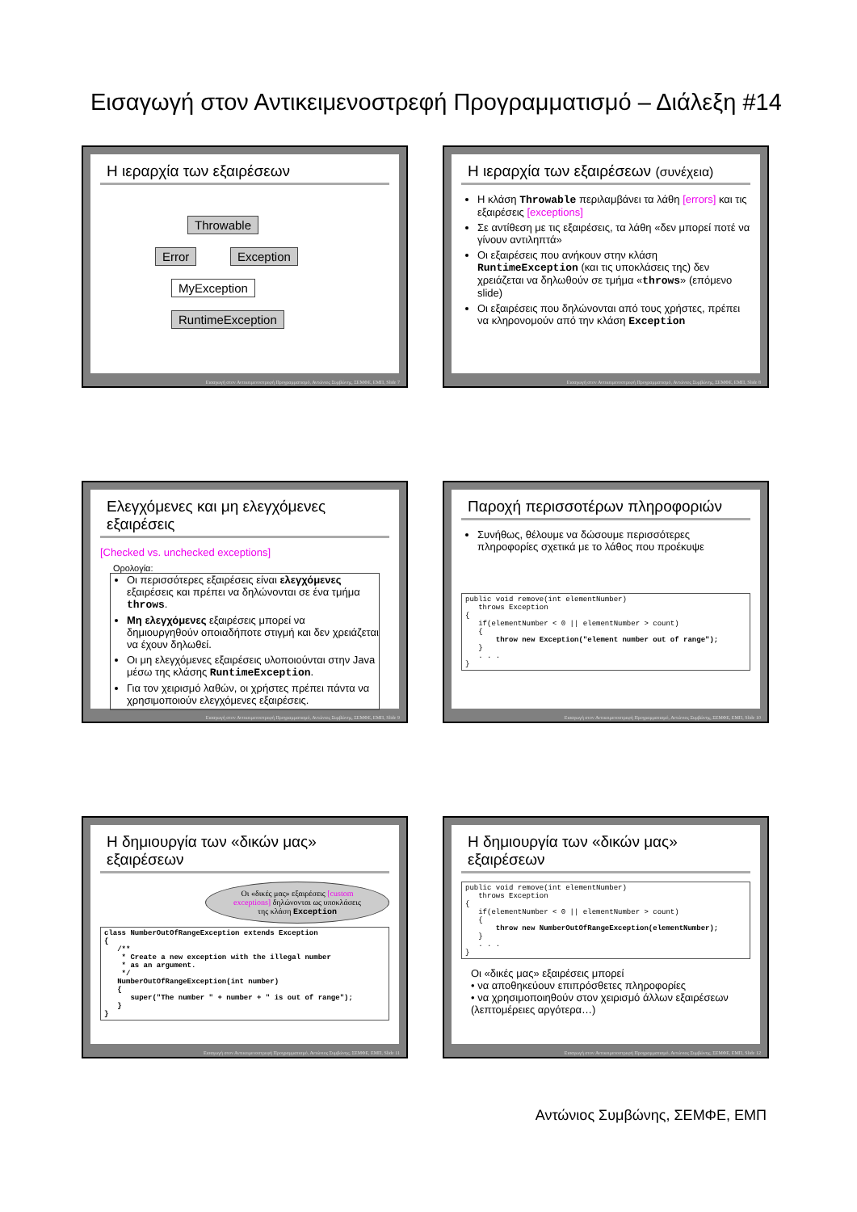Εισαγωγή στον Αντικειμενοστρεφή Προγραμματισμό – Διάλεξη #14
Η ιεραρχία των εξαιρέσεων
Throwable
Error Exception
MyException RuntimeException
Εισαγωγή στον Αντικειμενοστρεφή Προγραμματισμό, Αντώνιος Συμβώνης, ΣΕΜΦΕ, ΕΜΠ, Slide 7
Η ιεραρχία των εξαιρέσεων (συνέχεια)
Η κλάση Throwable περιλαμβάνει τα λάθη [errors] και τις εξαιρέσεις [exceptions]
Σε αντίθεση με τις εξαιρέσεις, τα λάθη «δεν μπορεί ποτέ να γίνουν αντιληπτά»
Οι εξαιρέσεις που ανήκουν στην κλάση RuntimeException (και τις υποκλάσεις της) δεν χρειάζεται να δηλωθούν σε τμήμα «throws» (επόμενο slide)
Οι εξαιρέσεις που δηλώνονται από τους χρήστες, πρέπει να κληρονομούν από την κλάση Exception
Εισαγωγή στον Αντικειμενοστρεφή Προγραμματισμό, Αντώνιος Συμβώνης, ΣΕΜΦΕ, ΕΜΠ, Slide 8
Ελεγχόμενες και μη ελεγχόμενες εξαιρέσεις
[Checked vs. unchecked exceptions]
Ορολογία:
Οι περισσότερες εξαιρέσεις είναι ελεγχόμενες εξαιρέσεις και πρέπει να δηλώνονται σε ένα τμήμα throws.
Μη ελεγχόμενες εξαιρέσεις μπορεί να δημιουργηθούν οποιαδήποτε στιγμή και δεν χρειάζεται να έχουν δηλωθεί.
Οι μη ελεγχόμενες εξαιρέσεις υλοποιούνται στην Java μέσω της κλάσης RuntimeException.
Για τον χειρισμό λαθών, οι χρήστες πρέπει πάντα να χρησιμοποιούν ελεγχόμενες εξαιρέσεις.
Εισαγωγή στον Αντικειμενοστρεφή Προγραμματισμό, Αντώνιος Συμβώνης, ΣΕΜΦΕ, ΕΜΠ, Slide 9
Παροχή περισσοτέρων πληροφοριών
Συνήθως, θέλουμε να δώσουμε περισσότερες πληροφορίες σχετικά με το λάθος που προέκυψε
public void remove(int elementNumber)
   throws Exception
{
   if(elementNumber < 0 || elementNumber > count)
   {
       throw new Exception("element number out of range");
   }
   . . .
}
Εισαγωγή στον Αντικειμενοστρεφή Προγραμματισμό, Αντώνιος Συμβώνης, ΣΕΜΦΕ, ΕΜΠ, Slide 10
Η δημιουργία των «δικών μας» εξαιρέσεων
Οι «δικές μας» εξαιρέσεις [custom exceptions] δηλώνονται ως υποκλάσεις της κλάση Exception
class NumberOutOfRangeException extends Exception
{
   /**
    * Create a new exception with the illegal number
    * as an argument.
    */
   NumberOutOfRangeException(int number)
   {
      super("The number " + number + " is out of range");
   }
}
Εισαγωγή στον Αντικειμενοστρεφή Προγραμματισμό, Αντώνιος Συμβώνης, ΣΕΜΦΕ, ΕΜΠ, Slide 11
Η δημιουργία των «δικών μας» εξαιρέσεων
public void remove(int elementNumber)
   throws Exception
{
   if(elementNumber < 0 || elementNumber > count)
   {
       throw new NumberOutOfRangeException(elementNumber);
   }
   . . .
}
Οι «δικές μας» εξαιρέσεις μπορεί
• να αποθηκεύουν επιπρόσθετες πληροφορίες
• να χρησιμοποιηθούν στον χειρισμό άλλων εξαιρέσεων (λεπτομέρειες αργότερα…)
Εισαγωγή στον Αντικειμενοστρεφή Προγραμματισμό, Αντώνιος Συμβώνης, ΣΕΜΦΕ, ΕΜΠ, Slide 12
Αντώνιος Συμβώνης, ΣΕΜΦΕ, ΕΜΠ